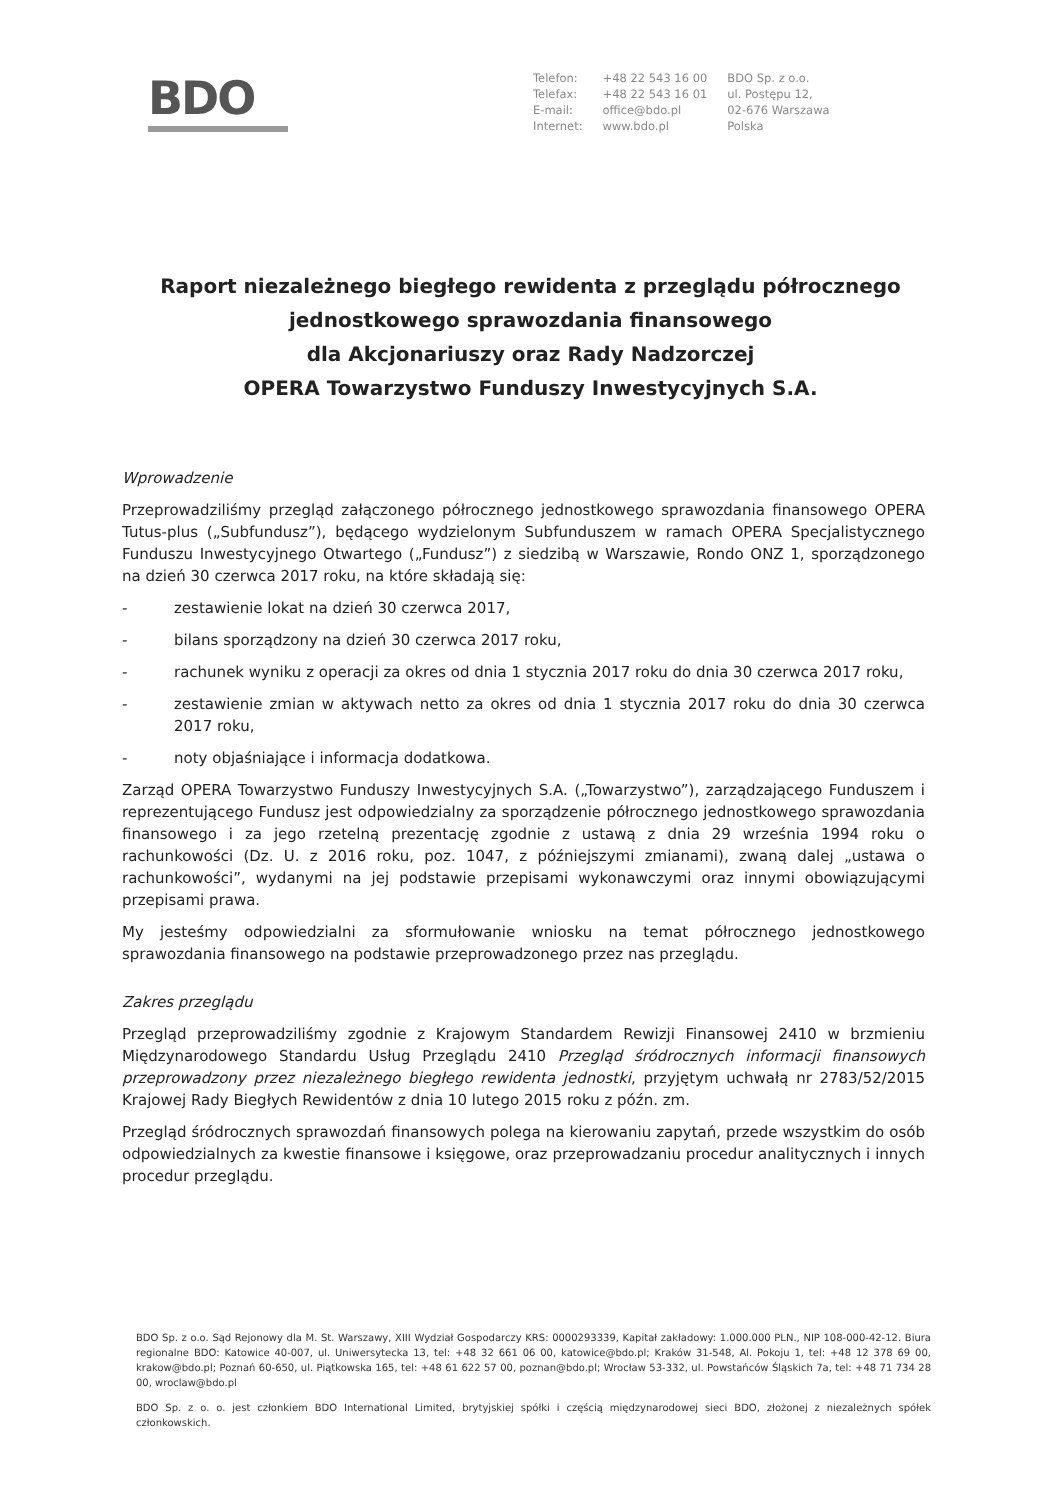BDO
Telefon:
Telefax:
E-mail:
Internet:
+48 22 543 16 00
+48 22 543 16 01
office@bdo.pl
www.bdo.pl
BDO Sp. z o.o.
ul. Postępu 12,
02-676 Warszawa
Polska
Raport niezależnego biegłego rewidenta z przeglądu półrocznego
jednostkowego sprawozdania finansowego
dla Akcjonariuszy oraz Rady Nadzorczej
OPERA Towarzystwo Funduszy Inwestycyjnych S.A.
Wprowadzenie
Przeprowadziliśmy przegląd załączonego półrocznego jednostkowego sprawozdania finansowego OPERA Tutus-plus („Subfundusz”), będącego wydzielonym Subfunduszem w ramach OPERA Specjalistycznego Funduszu Inwestycyjnego Otwartego („Fundusz”) z siedzibą w Warszawie, Rondo ONZ 1, sporządzonego na dzień 30 czerwca 2017 roku, na które składają się:
- zestawienie lokat na dzień 30 czerwca 2017,
- bilans sporządzony na dzień 30 czerwca 2017 roku,
- rachunek wyniku z operacji za okres od dnia 1 stycznia 2017 roku do dnia 30 czerwca 2017 roku,
- zestawienie zmian w aktywach netto za okres od dnia 1 stycznia 2017 roku do dnia 30 czerwca 2017 roku,
- noty objaśniające i informacja dodatkowa.
Zarząd OPERA Towarzystwo Funduszy Inwestycyjnych S.A. („Towarzystwo”), zarządzającego Funduszem i reprezentującego Fundusz jest odpowiedzialny za sporządzenie półrocznego jednostkowego sprawozdania finansowego i za jego rzetelną prezentację zgodnie z ustawą z dnia 29 września 1994 roku o rachunkowości (Dz. U. z 2016 roku, poz. 1047, z późniejszymi zmianami), zwaną dalej „ustawa o rachunkowości”, wydanymi na jej podstawie przepisami wykonawczymi oraz innymi obowiązującymi przepisami prawa.
My jesteśmy odpowiedzialni za sformułowanie wniosku na temat półrocznego jednostkowego sprawozdania finansowego na podstawie przeprowadzonego przez nas przeglądu.
Zakres przeglądu
Przegląd przeprowadziliśmy zgodnie z Krajowym Standardem Rewizji Finansowej 2410 w brzmieniu Międzynarodowego Standardu Usług Przeglądu 2410 Przegląd śródrocznych informacji finansowych przeprowadzony przez niezależnego biegłego rewidenta jednostki, przyjętym uchwałą nr 2783/52/2015 Krajowej Rady Biegłych Rewidentów z dnia 10 lutego 2015 roku z późn. zm.
Przegląd śródrocznych sprawozdań finansowych polega na kierowaniu zapytań, przede wszystkim do osób odpowiedzialnych za kwestie finansowe i księgowe, oraz przeprowadzaniu procedur analitycznych i innych procedur przeglądu.
BDO Sp. z o.o. Sąd Rejonowy dla M. St. Warszawy, XIII Wydział Gospodarczy KRS: 0000293339, Kapitał zakładowy: 1.000.000 PLN., NIP 108-000-42-12. Biura regionalne BDO: Katowice 40-007, ul. Uniwersytecka 13, tel: +48 32 661 06 00, katowice@bdo.pl; Kraków 31-548, Al. Pokoju 1, tel: +48 12 378 69 00, krakow@bdo.pl; Poznań 60-650, ul. Piątkowska 165, tel: +48 61 622 57 00, poznan@bdo.pl; Wrocław 53-332, ul. Powstańców Śląskich 7a, tel: +48 71 734 28 00, wroclaw@bdo.pl
BDO Sp. z o. o. jest członkiem BDO International Limited, brytyjskiej spółki i częścią międzynarodowej sieci BDO, złożonej z niezależnych spółek członkowskich.